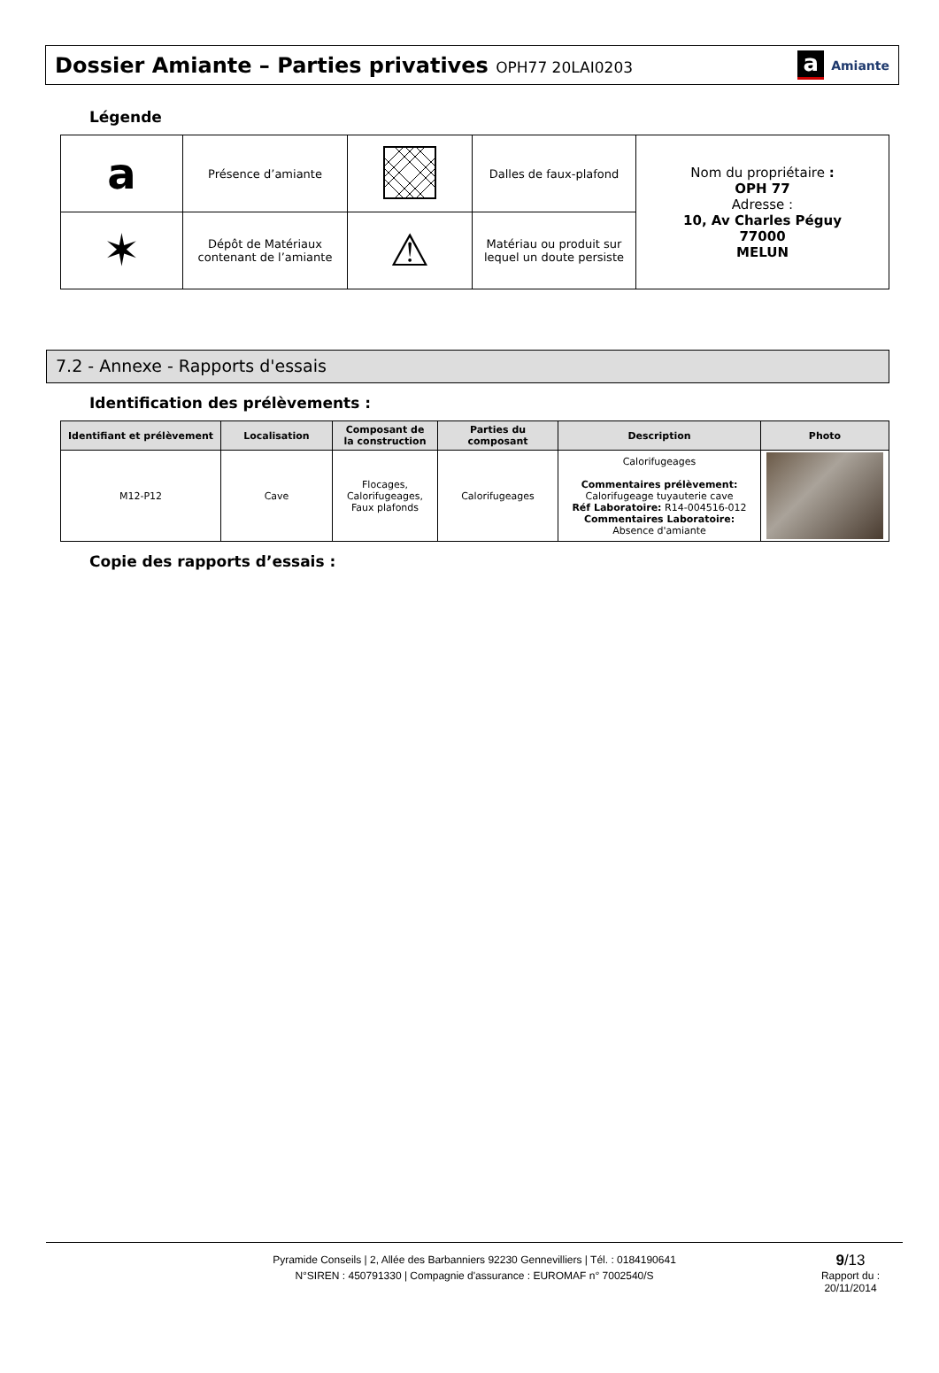Dossier Amiante – Parties privatives OPH77 20LAI0203
a Amiante
Légende
| a | Présence d’amiante | | Dalles de faux-plafond | Nom du propriétaire : OPH 77 Adresse : 10, Av Charles Péguy 77000 MELUN |
| ✶ | Dépôt de Matériaux contenant de l’amiante | ⚠ | Matériau ou produit sur lequel un doute persiste | |
7.2 - Annexe - Rapports d'essais
Identification des prélèvements :
| Identifiant et prélèvement | Localisation | Composant de la construction | Parties du composant | Description | Photo |
| --- | --- | --- | --- | --- | --- |
| M12-P12 | Cave | Flocages, Calorifugeages, Faux plafonds | Calorifugeages | Calorifugeages Commentaires prélèvement: Calorifugeage tuyauterie cave Réf Laboratoire: R14-004516-012 Commentaires Laboratoire: Absence d'amiante | |
Copie des rapports d’essais :
Pyramide Conseils | 2, Allée des Barbanniers 92230 Gennevilliers | Tél. : 0184190641
N°SIREN : 450791330 | Compagnie d'assurance : EUROMAF n° 7002540/S
9/13
Rapport du :
20/11/2014